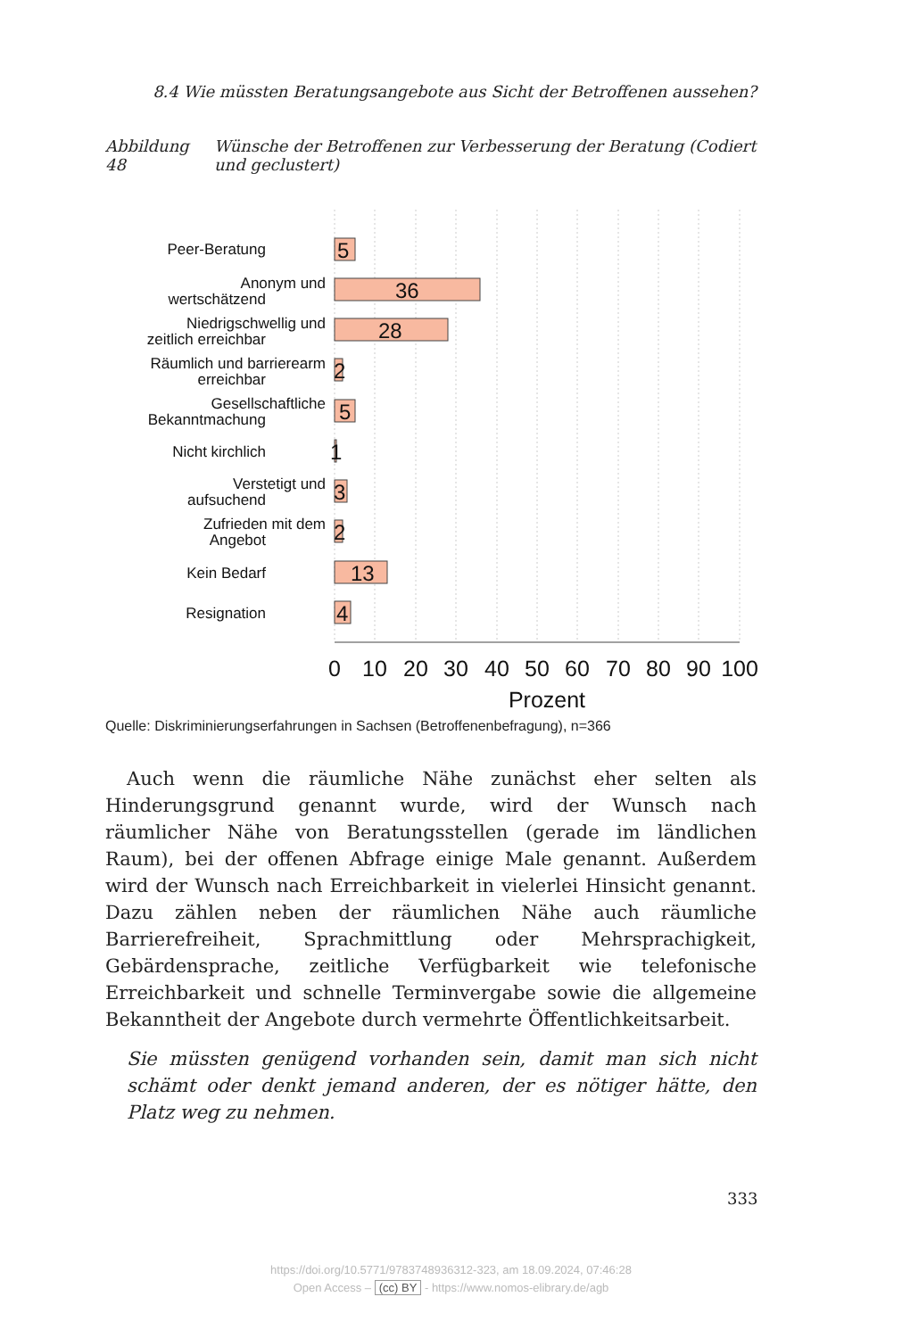8.4 Wie müssten Beratungsangebote aus Sicht der Betroffenen aussehen?
Abbildung 48
Wünsche der Betroffenen zur Verbesserung der Beratung (Codiert und geclustert)
5
36
28
2
5
1
3
2
13
4
Peer-Beratung
Anonym und
wertschätzend
Niedrigschwellig und
zeitlich erreichbar
Räumlich und barrierearm
erreichbar
Gesellschaftliche
Bekanntmachung
Nicht kirchlich
Verstetigt und
aufsuchend
Zufrieden mit dem
Angebot
Kein Bedarf
Resignation
0
10
20
30
40
50
60
70
80
90
100
Prozent
Quelle: Diskriminierungserfahrungen in Sachsen (Betroffenenbefragung), n=366
Auch wenn die räumliche Nähe zunächst eher selten als Hinderungsgrund genannt wurde, wird der Wunsch nach räumlicher Nähe von Beratungsstellen (gerade im ländlichen Raum), bei der offenen Abfrage einige Male genannt. Außerdem wird der Wunsch nach Erreichbarkeit in vielerlei Hinsicht genannt. Dazu zählen neben der räumlichen Nähe auch räumliche Barrierefreiheit, Sprachmittlung oder Mehrsprachigkeit, Gebärdensprache, zeitliche Verfügbarkeit wie telefonische Erreichbarkeit und schnelle Terminvergabe sowie die allgemeine Bekanntheit der Angebote durch vermehrte Öffentlichkeitsarbeit.
Sie müssten genügend vorhanden sein, damit man sich nicht schämt oder denkt jemand anderen, der es nötiger hätte, den Platz weg zu nehmen.
333
https://doi.org/10.5771/9783748936312-323, am 18.09.2024, 07:46:28
Open Access – (cc) BY - https://www.nomos-elibrary.de/agb